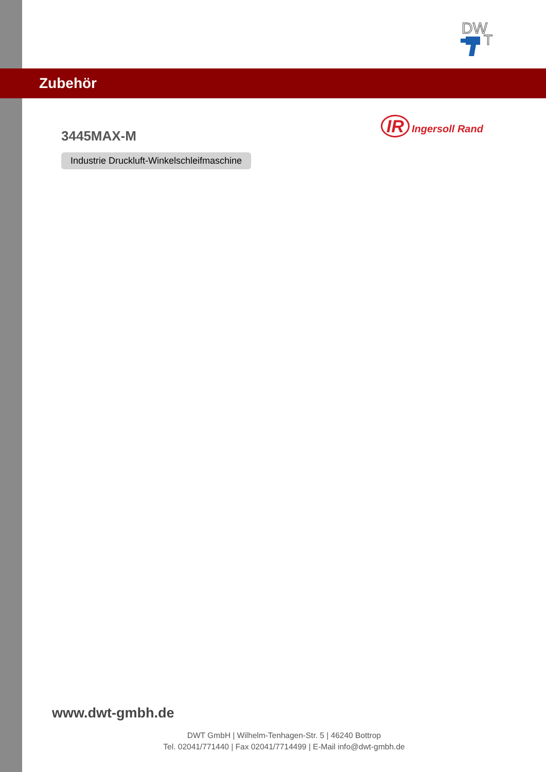DW
T
Zubehör
IR Ingersoll Rand
3445MAX-M
Industrie Druckluft-Winkelschleifmaschine
www.dwt-gmbh.de
DWT GmbH | Wilhelm-Tenhagen-Str. 5 | 46240 Bottrop
Tel. 02041/771440 | Fax 02041/7714499 | E-Mail info@dwt-gmbh.de